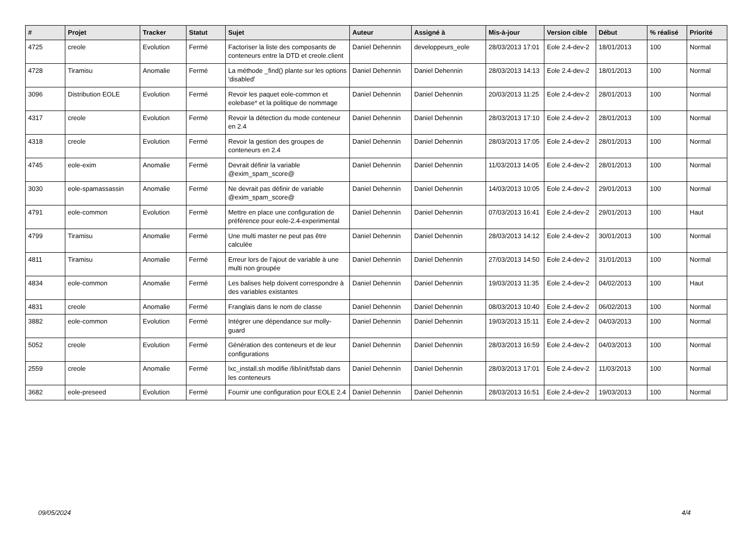| # | Projet | Tracker | Statut | Sujet | Auteur | Assigné à | Mis-à-jour | Version cible | Début | % réalisé | Priorité |
| --- | --- | --- | --- | --- | --- | --- | --- | --- | --- | --- | --- |
| 4725 | creole | Evolution | Fermé | Factoriser la liste des composants de conteneurs entre la DTD et creole.client | Daniel Dehennin | developpeurs_eole | 28/03/2013 17:01 | Eole 2.4-dev-2 | 18/01/2013 | 100 | Normal |
| 4728 | Tiramisu | Anomalie | Fermé | La méthode _find() plante sur les options 'disabled' | Daniel Dehennin | Daniel Dehennin | 28/03/2013 14:13 | Eole 2.4-dev-2 | 18/01/2013 | 100 | Normal |
| 3096 | Distribution EOLE | Evolution | Fermé | Revoir les paquet eole-common et eolebase* et la politique de nommage | Daniel Dehennin | Daniel Dehennin | 20/03/2013 11:25 | Eole 2.4-dev-2 | 28/01/2013 | 100 | Normal |
| 4317 | creole | Evolution | Fermé | Revoir la détection du mode conteneur en 2.4 | Daniel Dehennin | Daniel Dehennin | 28/03/2013 17:10 | Eole 2.4-dev-2 | 28/01/2013 | 100 | Normal |
| 4318 | creole | Evolution | Fermé | Revoir la gestion des groupes de conteneurs en 2.4 | Daniel Dehennin | Daniel Dehennin | 28/03/2013 17:05 | Eole 2.4-dev-2 | 28/01/2013 | 100 | Normal |
| 4745 | eole-exim | Anomalie | Fermé | Devrait définir la variable @exim_spam_score@ | Daniel Dehennin | Daniel Dehennin | 11/03/2013 14:05 | Eole 2.4-dev-2 | 28/01/2013 | 100 | Normal |
| 3030 | eole-spamassassin | Anomalie | Fermé | Ne devrait pas définir de variable @exim_spam_score@ | Daniel Dehennin | Daniel Dehennin | 14/03/2013 10:05 | Eole 2.4-dev-2 | 29/01/2013 | 100 | Normal |
| 4791 | eole-common | Evolution | Fermé | Mettre en place une configuration de préférence pour eole-2.4-experimental | Daniel Dehennin | Daniel Dehennin | 07/03/2013 16:41 | Eole 2.4-dev-2 | 29/01/2013 | 100 | Haut |
| 4799 | Tiramisu | Anomalie | Fermé | Une multi master ne peut pas être calculée | Daniel Dehennin | Daniel Dehennin | 28/03/2013 14:12 | Eole 2.4-dev-2 | 30/01/2013 | 100 | Normal |
| 4811 | Tiramisu | Anomalie | Fermé | Erreur lors de l’ajout de variable à une multi non groupée | Daniel Dehennin | Daniel Dehennin | 27/03/2013 14:50 | Eole 2.4-dev-2 | 31/01/2013 | 100 | Normal |
| 4834 | eole-common | Anomalie | Fermé | Les balises help doivent correspondre à des variables existantes | Daniel Dehennin | Daniel Dehennin | 19/03/2013 11:35 | Eole 2.4-dev-2 | 04/02/2013 | 100 | Haut |
| 4831 | creole | Anomalie | Fermé | Franglais dans le nom de classe | Daniel Dehennin | Daniel Dehennin | 08/03/2013 10:40 | Eole 2.4-dev-2 | 06/02/2013 | 100 | Normal |
| 3882 | eole-common | Evolution | Fermé | Intégrer une dépendance sur molly-guard | Daniel Dehennin | Daniel Dehennin | 19/03/2013 15:11 | Eole 2.4-dev-2 | 04/03/2013 | 100 | Normal |
| 5052 | creole | Evolution | Fermé | Génération des conteneurs et de leur configurations | Daniel Dehennin | Daniel Dehennin | 28/03/2013 16:59 | Eole 2.4-dev-2 | 04/03/2013 | 100 | Normal |
| 2559 | creole | Anomalie | Fermé | lxc_install.sh modifie /lib/init/fstab dans les conteneurs | Daniel Dehennin | Daniel Dehennin | 28/03/2013 17:01 | Eole 2.4-dev-2 | 11/03/2013 | 100 | Normal |
| 3682 | eole-preseed | Evolution | Fermé | Fournir une configuration pour EOLE 2.4 | Daniel Dehennin | Daniel Dehennin | 28/03/2013 16:51 | Eole 2.4-dev-2 | 19/03/2013 | 100 | Normal |
09/05/2024 4/4